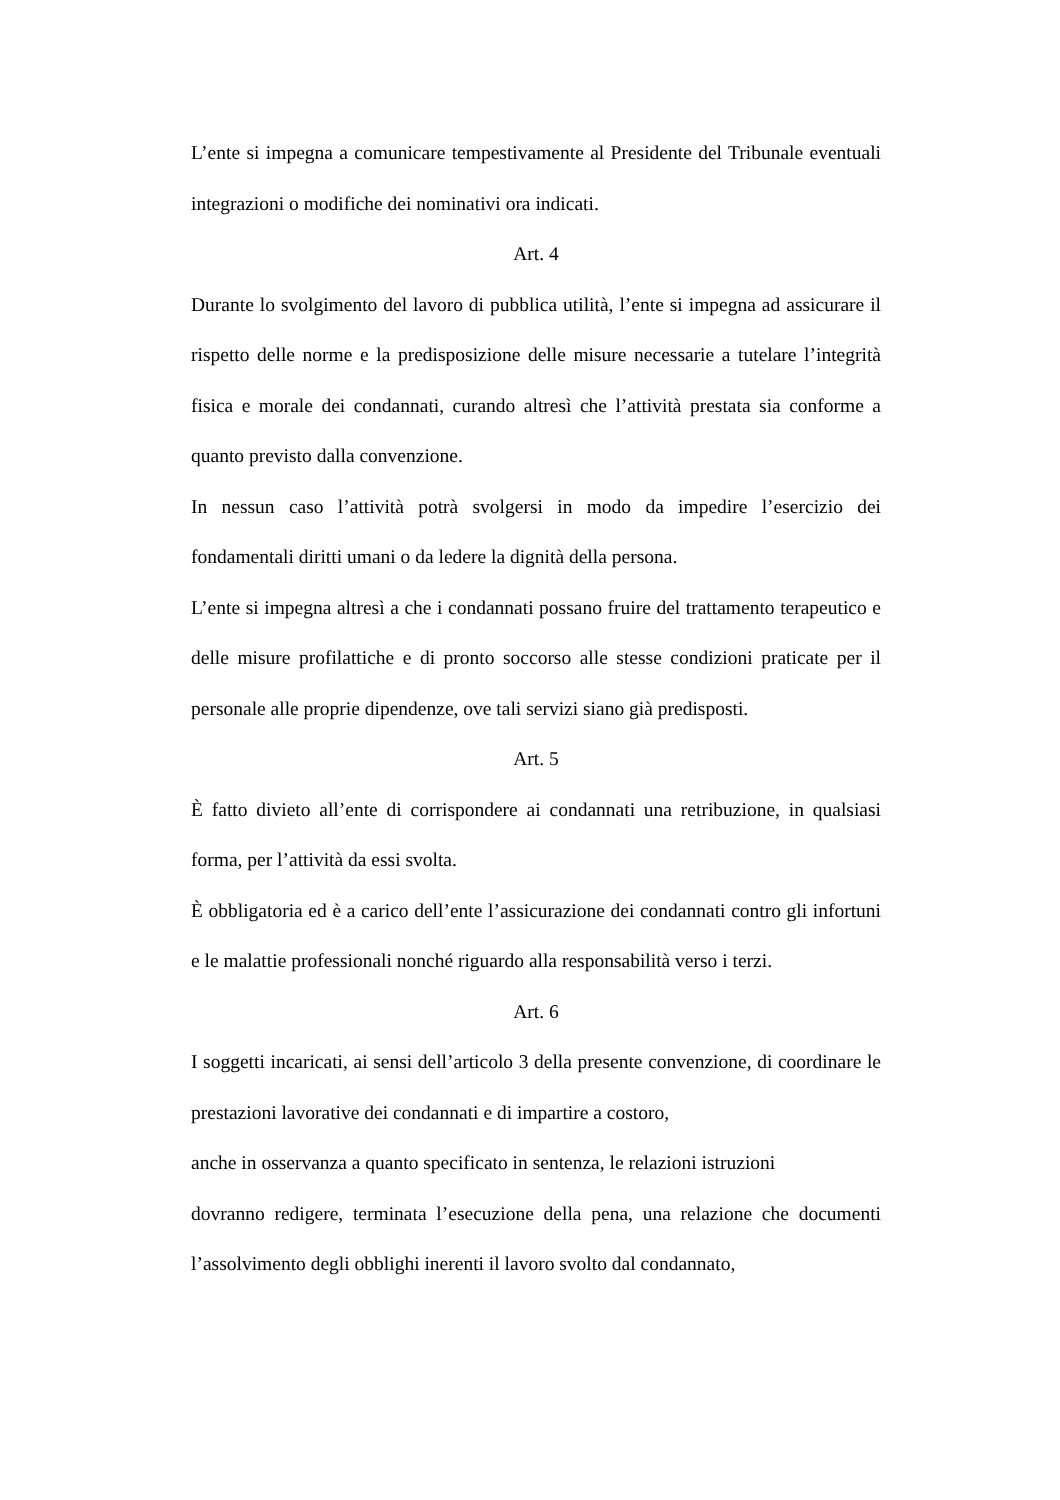L’ente si impegna a comunicare tempestivamente al Presidente del Tribunale eventuali integrazioni o modifiche dei nominativi ora indicati.
Art. 4
Durante lo svolgimento del lavoro di pubblica utilità, l’ente si impegna ad assicurare il rispetto delle norme e la predisposizione delle misure necessarie a tutelare l’integrità fisica e morale dei condannati, curando altresì che l’attività prestata sia conforme a quanto previsto dalla convenzione.
In nessun caso l’attività potrà svolgersi in modo da impedire l’esercizio dei fondamentali diritti umani o da ledere la dignità della persona.
L’ente si impegna altresì a che i condannati possano fruire del trattamento terapeutico e delle misure profilattiche e di pronto soccorso alle stesse condizioni praticate per il personale alle proprie dipendenze, ove tali servizi siano già predisposti.
Art. 5
È fatto divieto all’ente di corrispondere ai condannati una retribuzione, in qualsiasi forma, per l’attività da essi svolta.
È obbligatoria ed è a carico dell’ente l’assicurazione dei condannati contro gli infortuni e le malattie professionali nonché riguardo alla responsabilità verso i terzi.
Art. 6
I soggetti incaricati, ai sensi dell’articolo 3 della presente convenzione, di coordinare le prestazioni lavorative dei condannati e di impartire a costoro,
anche in osservanza a quanto specificato in sentenza, le relazioni istruzioni
dovranno redigere, terminata l’esecuzione della pena, una relazione che documenti l’assolvimento degli obblighi inerenti il lavoro svolto dal condannato,